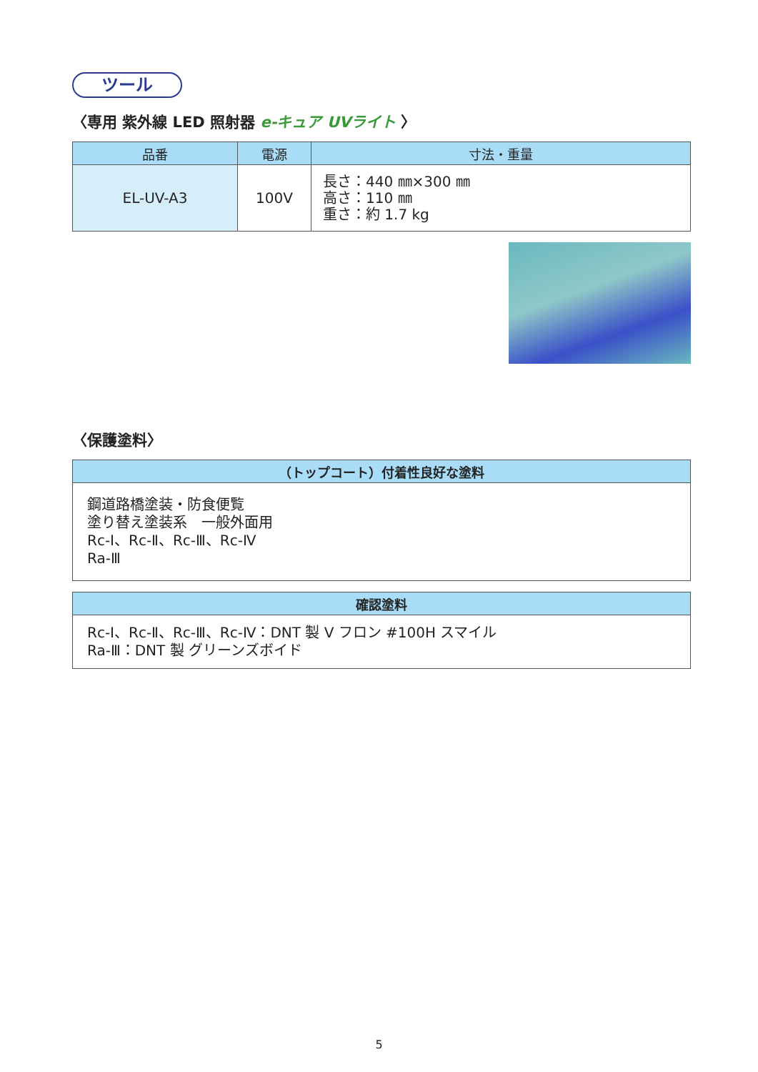ツール
〈専用 紫外線 LED 照射器 e-キュア UVライト 〉
| 品番 | 電源 | 寸法・重量 |
| --- | --- | --- |
| EL-UV-A3 | 100V | 長さ：440 ㎜×300 ㎜ 高さ：110 ㎜ 重さ：約 1.7 kg |
〈保護塗料〉
| （トップコート）付着性良好な塗料 |
| --- |
| 鋼道路橋塗装・防食便覧 塗り替え塗装系 一般外面用 Rc-Ⅰ、Rc-Ⅱ、Rc-Ⅲ、Rc-Ⅳ Ra-Ⅲ |
| 確認塗料 |
| --- |
| Rc-Ⅰ、Rc-Ⅱ、Rc-Ⅲ、Rc-Ⅳ：DNT 製 V フロン #100H スマイル Ra-Ⅲ：DNT 製 グリーンズボイド |
5